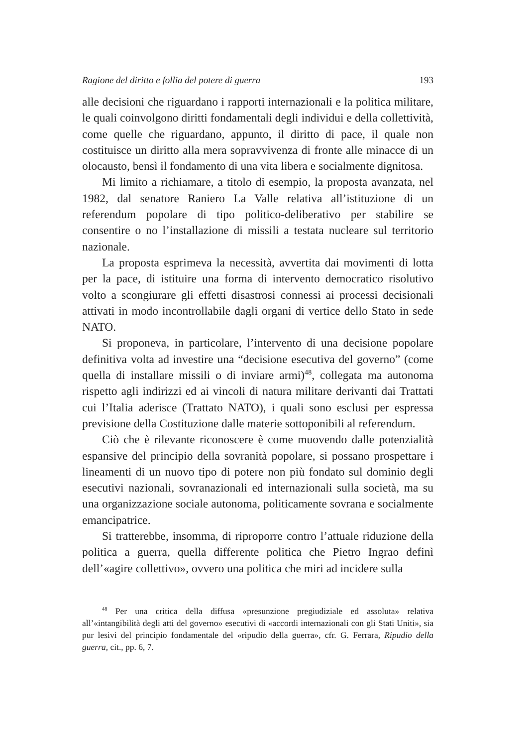Ragione del diritto e follia del potere di guerra 193
alle decisioni che riguardano i rapporti internazionali e la politica militare, le quali coinvolgono diritti fondamentali degli individui e della collettività, come quelle che riguardano, appunto, il diritto di pace, il quale non costituisce un diritto alla mera sopravvivenza di fronte alle minacce di un olocausto, bensì il fondamento di una vita libera e socialmente dignitosa.
Mi limito a richiamare, a titolo di esempio, la proposta avanzata, nel 1982, dal senatore Raniero La Valle relativa all’istituzione di un referendum popolare di tipo politico-deliberativo per stabilire se consentire o no l’installazione di missili a testata nucleare sul territorio nazionale.
La proposta esprimeva la necessità, avvertita dai movimenti di lotta per la pace, di istituire una forma di intervento democratico risolutivo volto a scongiurare gli effetti disastrosi connessi ai processi decisionali attivati in modo incontrollabile dagli organi di vertice dello Stato in sede NATO.
Si proponeva, in particolare, l’intervento di una decisione popolare definitiva volta ad investire una “decisione esecutiva del governo” (come quella di installare missili o di inviare armi)<sup>48</sup>, collegata ma autonoma rispetto agli indirizzi ed ai vincoli di natura militare derivanti dai Trattati cui l’Italia aderisce (Trattato NATO), i quali sono esclusi per espressa previsione della Costituzione dalle materie sottoponibili al referendum.
Ciò che è rilevante riconoscere è come muovendo dalle potenzialità espansive del principio della sovranità popolare, si possano prospettare i lineamenti di un nuovo tipo di potere non più fondato sul dominio degli esecutivi nazionali, sovranazionali ed internazionali sulla società, ma su una organizzazione sociale autonoma, politicamente sovrana e socialmente emancipatrice.
Si tratterebbe, insomma, di riproporre contro l’attuale riduzione della politica a guerra, quella differente politica che Pietro Ingrao definì dell’«agire collettivo», ovvero una politica che miri ad incidere sulla
<sup>48</sup> Per una critica della diffusa «presunzione pregiudiziale ed assoluta» relativa all’«intangibilità degli atti del governo» esecutivi di «accordi internazionali con gli Stati Uniti», sia pur lesivi del principio fondamentale del «ripudio della guerra», cfr. G. Ferrara, Ripudio della guerra, cit., pp. 6, 7.